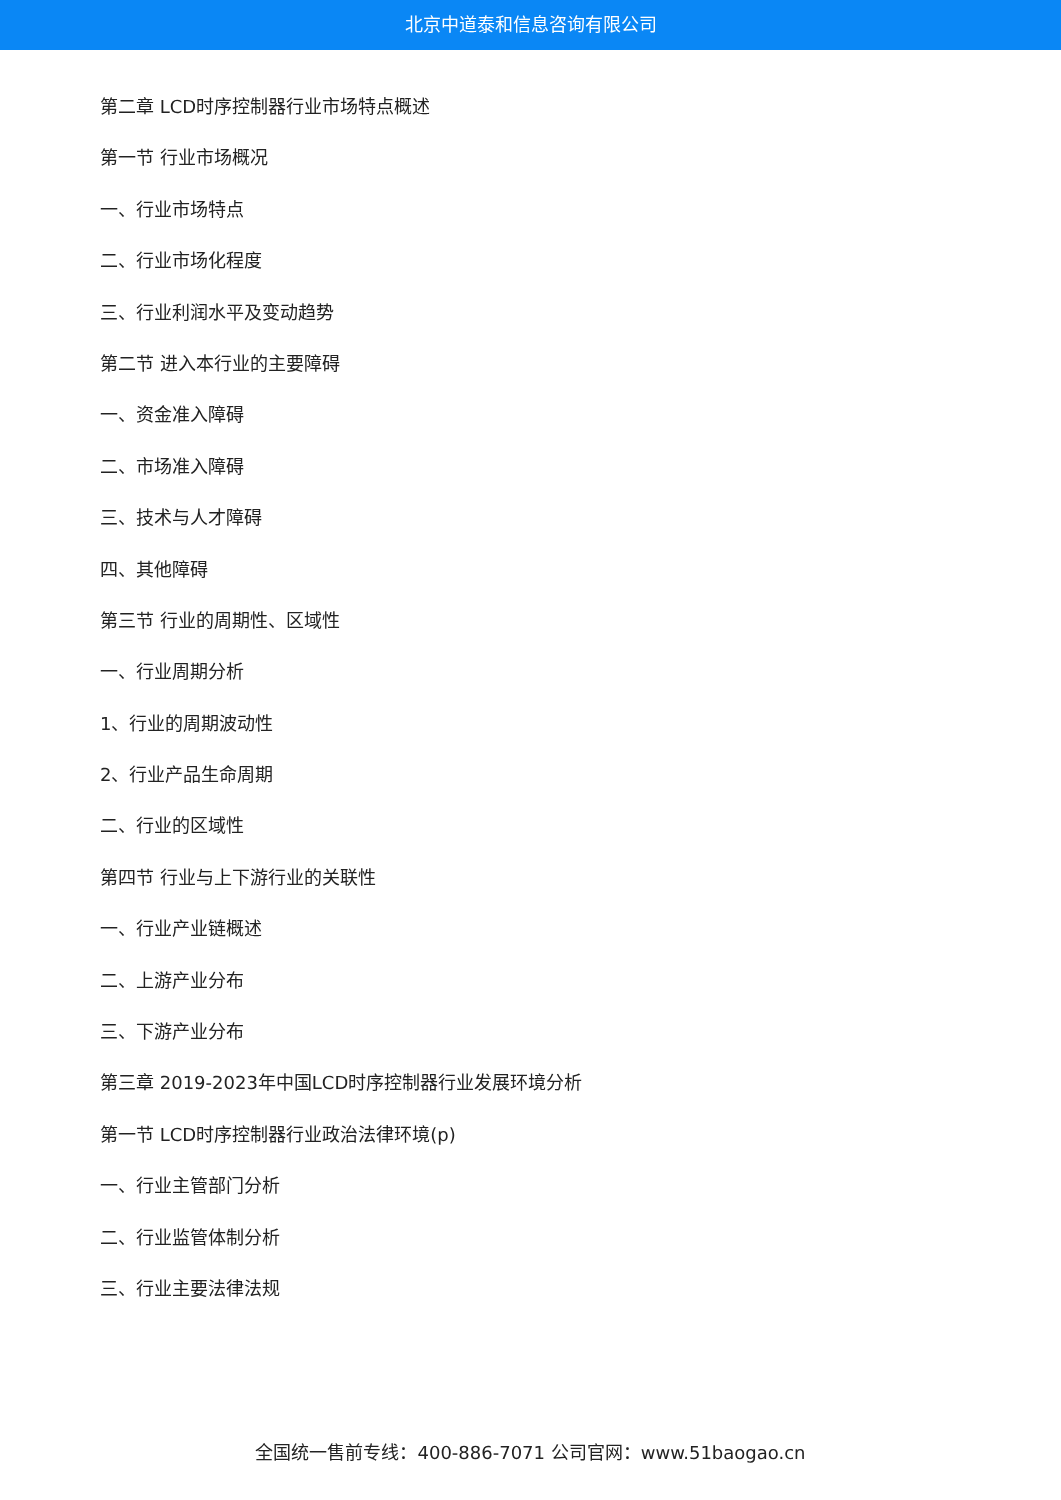北京中道泰和信息咨询有限公司
第二章 LCD时序控制器行业市场特点概述
第一节 行业市场概况
一、行业市场特点
二、行业市场化程度
三、行业利润水平及变动趋势
第二节 进入本行业的主要障碍
一、资金准入障碍
二、市场准入障碍
三、技术与人才障碍
四、其他障碍
第三节 行业的周期性、区域性
一、行业周期分析
1、行业的周期波动性
2、行业产品生命周期
二、行业的区域性
第四节 行业与上下游行业的关联性
一、行业产业链概述
二、上游产业分布
三、下游产业分布
第三章 2019-2023年中国LCD时序控制器行业发展环境分析
第一节 LCD时序控制器行业政治法律环境(p)
一、行业主管部门分析
二、行业监管体制分析
三、行业主要法律法规
全国统一售前专线：400-886-7071 公司官网：www.51baogao.cn